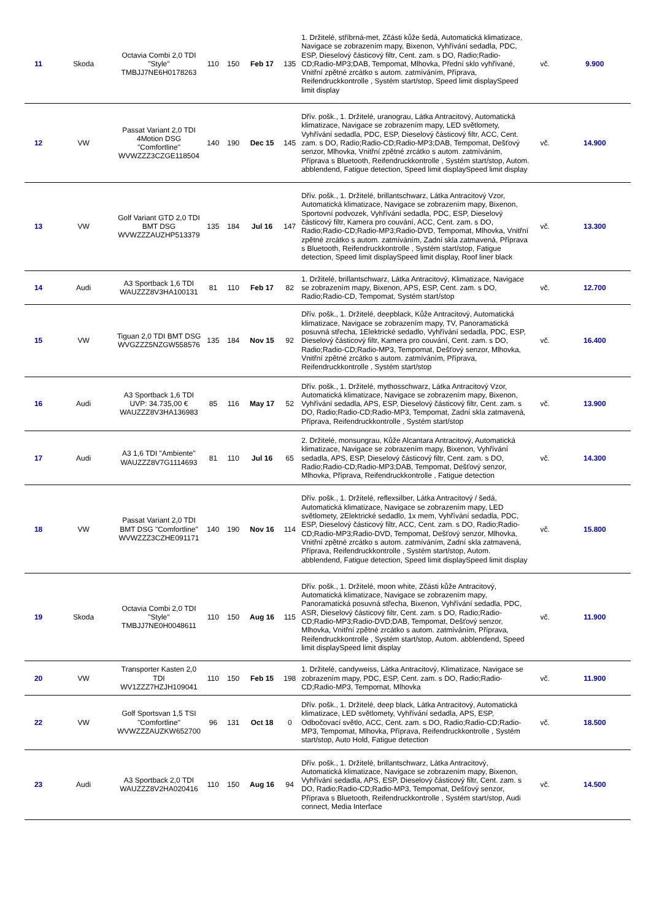| 11 | Skoda | Octavia Combi 2,0 TDI "Style" TMBJJ7NE6H0178263 | 110 | 150 | Feb 17 | 135 | 1. Držitelé, stříbrná-met, Zčásti kůže šedá, Automatická klimatizace, Navigace se zobrazením mapy, Bixenon, Vyhřívání sedadla, PDC, ESP, Dieselový částicový filtr, Cent. zam. s DO, Radio;Radio-CD;Radio-MP3;DAB, Tempomat, Mlhovka, Přední sklo vyhřívané, Vnitřní zpětné zrcátko s autom. zatmíváním, Příprava, Reifendruckkontrolle , Systém start/stop, Speed limit displaySpeed limit display | vč. | 9.900 |
| 12 | VW | Passat Variant 2,0 TDI 4Motion DSG "Comfortline" WVWZZZ3CZGE118504 | 140 | 190 | Dec 15 | 145 | Dřív. pošk., 1. Držitelé, uranograu, Látka Antracitový, Automatická klimatizace, Navigace se zobrazením mapy, LED světlomety, Vyhřívání sedadla, PDC, ESP, Dieselový částicový filtr, ACC, Cent. zam. s DO, Radio;Radio-CD;Radio-MP3;DAB, Tempomat, Dešťový senzor, Mlhovka, Vnitřní zpětné zrcátko s autom. zatmíváním, Příprava s Bluetooth, Reifendruckkontrolle , Systém start/stop, Autom. abblendend, Fatigue detection, Speed limit displaySpeed limit display | vč. | 14.900 |
| 13 | VW | Golf Variant GTD 2,0 TDI BMT DSG WVWZZZAUZHP513379 | 135 | 184 | Jul 16 | 147 | Dřív. pošk., 1. Držitelé, brillantschwarz, Látka Antracitový Vzor, Automatická klimatizace, Navigace se zobrazením mapy, Bixenon, Sportovní podvozek, Vyhřívání sedadla, PDC, ESP, Dieselový částicový filtr, Kamera pro couvání, ACC, Cent. zam. s DO, Radio;Radio-CD;Radio-MP3;Radio-DVD, Tempomat, Mlhovka, Vnitřní zpětné zrcátko s autom. zatmíváním, Zadní skla zatmavená, Příprava s Bluetooth, Reifendruckkontrolle , Systém start/stop, Fatigue detection, Speed limit displaySpeed limit display, Roof liner black | vč. | 13.300 |
| 14 | Audi | A3 Sportback 1,6 TDI WAUZZZ8V3HA100131 | 81 | 110 | Feb 17 | 82 | 1. Držitelé, brillantschwarz, Látka Antracitový, Klimatizace, Navigace se zobrazením mapy, Bixenon, APS, ESP, Cent. zam. s DO, Radio;Radio-CD, Tempomat, Systém start/stop | vč. | 12.700 |
| 15 | VW | Tiguan 2,0 TDI BMT DSG WVGZZZ5NZGW558576 | 135 | 184 | Nov 15 | 92 | Dřív. pošk., 1. Držitelé, deepblack, Kůže Antracitový, Automatická klimatizace, Navigace se zobrazením mapy, TV, Panoramatická posuvná střecha, 1Elektrické sedadlo, Vyhřívání sedadla, PDC, ESP, Dieselový částicový filtr, Kamera pro couvání, Cent. zam. s DO, Radio;Radio-CD;Radio-MP3, Tempomat, Dešťový senzor, Mlhovka, Vnitřní zpětné zrcátko s autom. zatmíváním, Příprava, Reifendruckkontrolle , Systém start/stop | vč. | 16.400 |
| 16 | Audi | A3 Sportback 1,6 TDI UVP: 34.735,00 € WAUZZZ8V3HA136983 | 85 | 116 | May 17 | 52 | Dřív. pošk., 1. Držitelé, mythosschwarz, Látka Antracitový Vzor, Automatická klimatizace, Navigace se zobrazením mapy, Bixenon, Vyhřívání sedadla, APS, ESP, Dieselový částicový filtr, Cent. zam. s DO, Radio;Radio-CD;Radio-MP3, Tempomat, Zadní skla zatmavená, Příprava, Reifendruckkontrolle , Systém start/stop | vč. | 13.900 |
| 17 | Audi | A3 1,6 TDI "Ambiente" WAUZZZ8V7G1114693 | 81 | 110 | Jul 16 | 65 | 2. Držitelé, monsungrau, Kůže Alcantara Antracitový, Automatická klimatizace, Navigace se zobrazením mapy, Bixenon, Vyhřívání sedadla, APS, ESP, Dieselový částicový filtr, Cent. zam. s DO, Radio;Radio-CD;Radio-MP3;DAB, Tempomat, Dešťový senzor, Mlhovka, Příprava, Reifendruckkontrolle , Fatigue detection | vč. | 14.300 |
| 18 | VW | Passat Variant 2,0 TDI BMT DSG "Comfortline" WVWZZZ3CZHE091171 | 140 | 190 | Nov 16 | 114 | Dřív. pošk., 1. Držitelé, reflexsilber, Látka Antracitový / šedá, Automatická klimatizace, Navigace se zobrazením mapy, LED světlomety, 2Elektrické sedadlo, 1x mem, Vyhřívání sedadla, PDC, ESP, Dieselový částicový filtr, ACC, Cent. zam. s DO, Radio;Radio-CD;Radio-MP3;Radio-DVD, Tempomat, Dešťový senzor, Mlhovka, Vnitřní zpětné zrcátko s autom. zatmíváním, Zadní skla zatmavená, Příprava, Reifendruckkontrolle , Systém start/stop, Autom. abblendend, Fatigue detection, Speed limit displaySpeed limit display | vč. | 15.800 |
| 19 | Skoda | Octavia Combi 2,0 TDI "Style" TMBJJ7NE0H0048611 | 110 | 150 | Aug 16 | 115 | Dřív. pošk., 1. Držitelé, moon white, Zčásti kůže Antracitový, Automatická klimatizace, Navigace se zobrazením mapy, Panoramatická posuvná střecha, Bixenon, Vyhřívání sedadla, PDC, ASR, Dieselový částicový filtr, Cent. zam. s DO, Radio;Radio-CD;Radio-MP3;Radio-DVD;DAB, Tempomat, Dešťový senzor, Mlhovka, Vnitřní zpětné zrcátko s autom. zatmíváním, Příprava, Reifendruckkontrolle , Systém start/stop, Autom. abblendend, Speed limit displaySpeed limit display | vč. | 11.900 |
| 20 | VW | Transporter Kasten 2,0 TDI WV1ZZZ7HZJH109041 | 110 | 150 | Feb 15 | 198 | 1. Držitelé, candyweiss, Látka Antracitový, Klimatizace, Navigace se zobrazením mapy, PDC, ESP, Cent. zam. s DO, Radio;Radio-CD;Radio-MP3, Tempomat, Mlhovka | vč. | 11.900 |
| 22 | VW | Golf Sportsvan 1,5 TSI "Comfortline" WVWZZZAUZKW652700 | 96 | 131 | Oct 18 | 0 | Dřív. pošk., 1. Držitelé, deep black, Látka Antracitový, Automatická klimatizace, LED světlomety, Vyhřívání sedadla, APS, ESP, Odbočovací světlo, ACC, Cent. zam. s DO, Radio;Radio-CD;Radio-MP3, Tempomat, Mlhovka, Příprava, Reifendruckkontrolle , Systém start/stop, Auto Hold, Fatigue detection | vč. | 18.500 |
| 23 | Audi | A3 Sportback 2,0 TDI WAUZZZ8V2HA020416 | 110 | 150 | Aug 16 | 94 | Dřív. pošk., 1. Držitelé, brillantschwarz, Látka Antracitový, Automatická klimatizace, Navigace se zobrazením mapy, Bixenon, Vyhřívání sedadla, APS, ESP, Dieselový částicový filtr, Cent. zam. s DO, Radio;Radio-CD;Radio-MP3, Tempomat, Dešťový senzor, Příprava s Bluetooth, Reifendruckkontrolle , Systém start/stop, Audi connect, Media Interface | vč. | 14.500 |